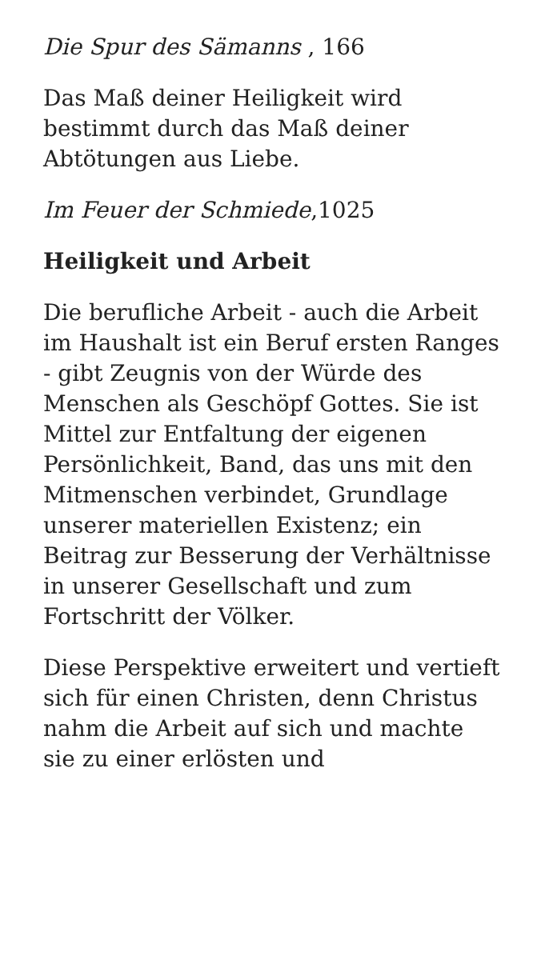Die Spur des Sämanns , 166
Das Maß deiner Heiligkeit wird bestimmt durch das Maß deiner Abtötungen aus Liebe.
Im Feuer der Schmiede,1025
Heiligkeit und Arbeit
Die berufliche Arbeit - auch die Arbeit im Haushalt ist ein Beruf ersten Ranges - gibt Zeugnis von der Würde des Menschen als Geschöpf Gottes. Sie ist Mittel zur Entfaltung der eigenen Persönlichkeit, Band, das uns mit den Mitmenschen verbindet, Grundlage unserer materiellen Existenz; ein Beitrag zur Besserung der Verhältnisse in unserer Gesellschaft und zum Fortschritt der Völker.
Diese Perspektive erweitert und vertieft sich für einen Christen, denn Christus nahm die Arbeit auf sich und machte sie zu einer erlösten und